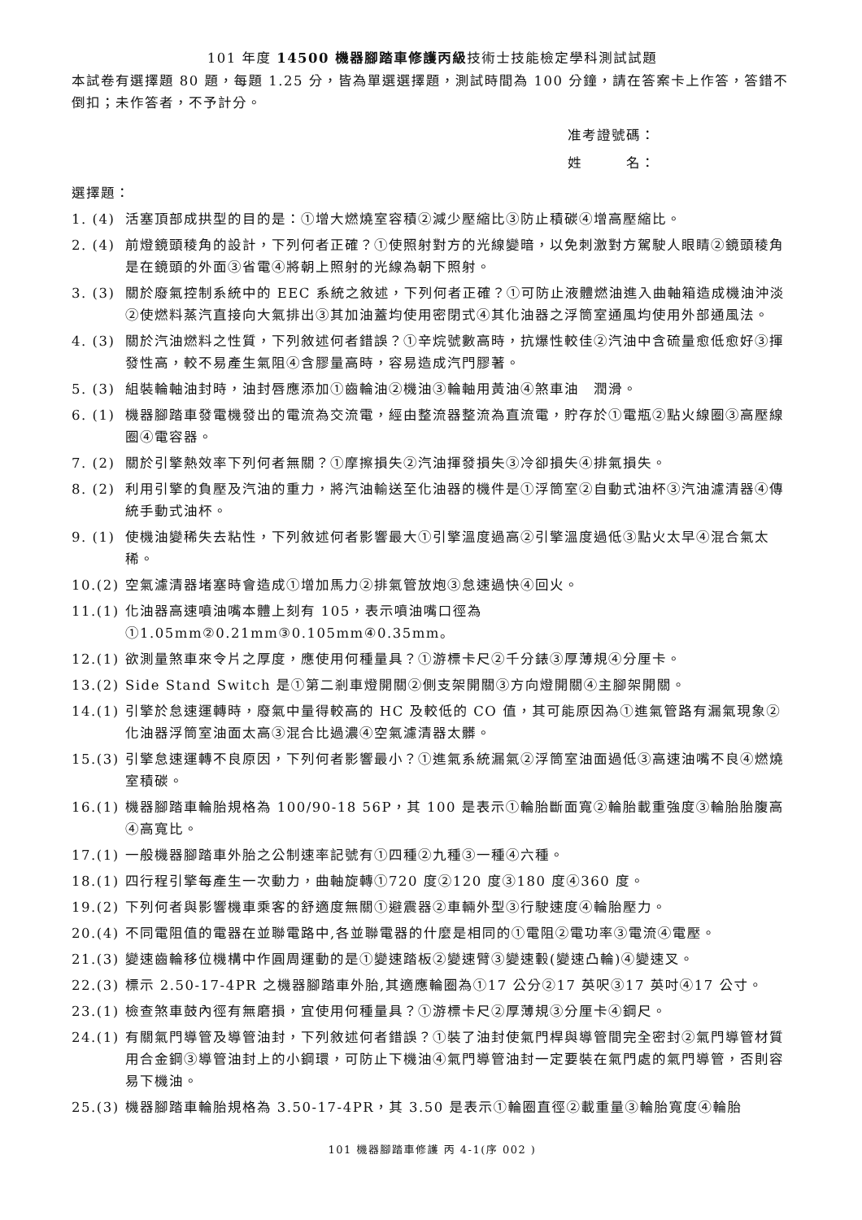101 年度 14500 機器腳踏車修護丙級技術士技能檢定學科測試試題
本試卷有選擇題 80 題，每題 1.25 分，皆為單選選擇題，測試時間為 100 分鐘，請在答案卡上作答，答錯不倒扣；未作答者，不予計分。
准考證號碼：
姓　　　名：
選擇題：
1. (4) 活塞頂部成拱型的目的是：①增大燃燒室容積②減少壓縮比③防止積碳④增高壓縮比。
2. (4) 前燈鏡頭稜角的設計，下列何者正確？①使照射對方的光線變暗，以免刺激對方駕駛人眼睛②鏡頭稜角是在鏡頭的外面③省電④將朝上照射的光線為朝下照射。
3. (3) 關於廢氣控制系統中的 EEC 系統之敘述，下列何者正確？①可防止液體燃油進入曲軸箱造成機油沖淡②使燃料蒸汽直接向大氣排出③其加油蓋均使用密閉式④其化油器之浮筒室通風均使用外部通風法。
4. (3) 關於汽油燃料之性質，下列敘述何者錯誤？①辛烷號數高時，抗爆性較佳②汽油中含硫量愈低愈好③揮發性高，較不易產生氣阻④含膠量高時，容易造成汽門膠著。
5. (3) 組裝輪軸油封時，油封唇應添加①齒輪油②機油③輪軸用黃油④煞車油　潤滑。
6. (1) 機器腳踏車發電機發出的電流為交流電，經由整流器整流為直流電，貯存於①電瓶②點火線圈③高壓線圈④電容器。
7. (2) 關於引擎熱效率下列何者無關？①摩擦損失②汽油揮發損失③冷卻損失④排氣損失。
8. (2) 利用引擎的負壓及汽油的重力，將汽油輸送至化油器的機件是①浮筒室②自動式油杯③汽油濾清器④傳統手動式油杯。
9. (1) 使機油變稀失去粘性，下列敘述何者影響最大①引擎溫度過高②引擎溫度過低③點火太早④混合氣太稀。
10.(2) 空氣濾清器堵塞時會造成①增加馬力②排氣管放炮③怠速過快④回火。
11.(1) 化油器高速噴油嘴本體上刻有 105，表示噴油嘴口徑為①1.05mm②0.21mm③0.105mm④0.35mm。
12.(1) 欲測量煞車來令片之厚度，應使用何種量具？①游標卡尺②千分錶③厚薄規④分厘卡。
13.(2) Side Stand Switch 是①第二剎車燈開關②側支架開關③方向燈開關④主腳架開關。
14.(1) 引擎於怠速運轉時，廢氣中量得較高的 HC 及較低的 CO 值，其可能原因為①進氣管路有漏氣現象②化油器浮筒室油面太高③混合比過濃④空氣濾清器太髒。
15.(3) 引擎怠速運轉不良原因，下列何者影響最小？①進氣系統漏氣②浮筒室油面過低③高速油嘴不良④燃燒室積碳。
16.(1) 機器腳踏車輪胎規格為 100/90-18 56P，其 100 是表示①輪胎斷面寬②輪胎載重強度③輪胎胎腹高④高寬比。
17.(1) 一般機器腳踏車外胎之公制速率記號有①四種②九種③一種④六種。
18.(1) 四行程引擎每產生一次動力，曲軸旋轉①720 度②120 度③180 度④360 度。
19.(2) 下列何者與影響機車乘客的舒適度無關①避震器②車輛外型③行駛速度④輪胎壓力。
20.(4) 不同電阻值的電器在並聯電路中,各並聯電器的什麼是相同的①電阻②電功率③電流④電壓。
21.(3) 變速齒輪移位機構中作圓周運動的是①變速踏板②變速臂③變速轂(變速凸輪)④變速叉。
22.(3) 標示 2.50-17-4PR 之機器腳踏車外胎,其適應輪圈為①17 公分②17 英呎③17 英吋④17 公寸。
23.(1) 檢查煞車鼓內徑有無磨損，宜使用何種量具？①游標卡尺②厚薄規③分厘卡④鋼尺。
24.(1) 有關氣門導管及導管油封，下列敘述何者錯誤？①裝了油封使氣門桿與導管間完全密封②氣門導管材質用合金鋼③導管油封上的小鋼環，可防止下機油④氣門導管油封一定要裝在氣門處的氣門導管，否則容易下機油。
25.(3) 機器腳踏車輪胎規格為 3.50-17-4PR，其 3.50 是表示①輪圈直徑②載重量③輪胎寬度④輪胎
101 機器腳踏車修護 丙 4-1(序 002 )